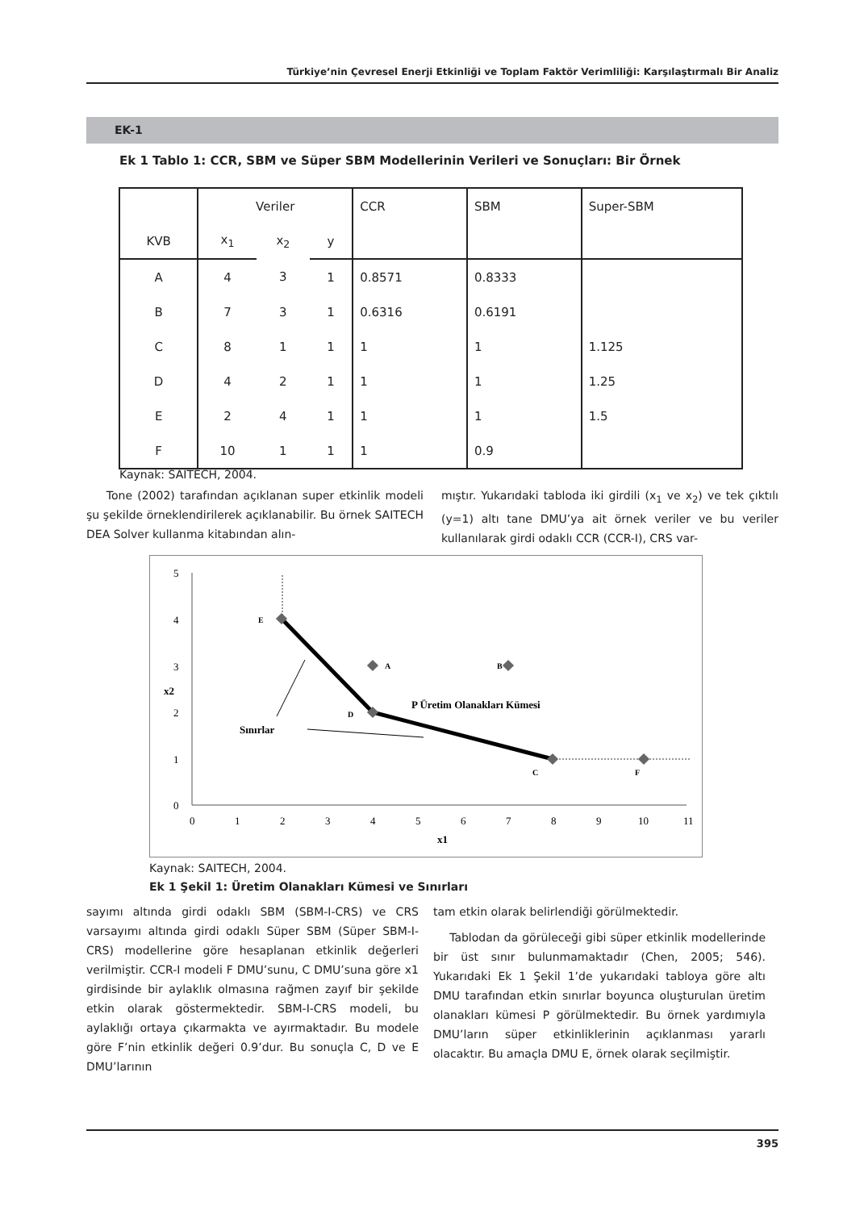Türkiye’nin Çevresel Enerji Etkinliği ve Toplam Faktör Verimliliği: Karşılaştırmalı Bir Analiz
EK-1
Ek 1 Tablo 1: CCR, SBM ve Süper SBM Modellerinin Verileri ve Sonuçları: Bir Örnek
| | Veriler | | | CCR | SBM | Super-SBM |
| --- | --- | --- | --- | --- | --- | --- |
| KVB | x<sub>1</sub> | x<sub>2</sub> | y | | | |
| A | 4 | 3 | 1 | 0.8571 | 0.8333 | |
| B | 7 | 3 | 1 | 0.6316 | 0.6191 | |
| C | 8 | 1 | 1 | 1 | 1 | 1.125 |
| D | 4 | 2 | 1 | 1 | 1 | 1.25 |
| E | 2 | 4 | 1 | 1 | 1 | 1.5 |
| F | 10 | 1 | 1 | 1 | 0.9 | |
Kaynak: SAITECH, 2004.
Tone (2002) tarafından açıklanan super etkinlik modeli şu şekilde örneklendirilerek açıklanabilir. Bu örnek SAITECH DEA Solver kullanma kitabından alın-
mıştır. Yukarıdaki tabloda iki girdili (x<sub>1</sub> ve x<sub>2</sub>) ve tek çıktılı (y=1) altı tane DMU’ya ait örnek veriler ve bu veriler kullanılarak girdi odaklı CCR (CCR-I), CRS var-
5
4
3
2
1
0
0
1
2
3
4
5
6
7
8
9
10
11
x1
x2
E
A
B
D
C
F
P Üretim Olanakları Kümesi
Sınırlar
Kaynak: SAITECH, 2004.
Ek 1 Şekil 1: Üretim Olanakları Kümesi ve Sınırları
sayımı altında girdi odaklı SBM (SBM-I-CRS) ve CRS varsayımı altında girdi odaklı Süper SBM (Süper SBM-I-CRS) modellerine göre hesaplanan etkinlik değerleri verilmiştir. CCR-I modeli F DMU’sunu, C DMU’suna göre x1 girdisinde bir aylaklık olmasına rağmen zayıf bir şekilde etkin olarak göstermektedir. SBM-I-CRS modeli, bu aylaklığı ortaya çıkarmakta ve ayırmaktadır. Bu modele göre F’nin etkinlik değeri 0.9’dur. Bu sonuçla C, D ve E DMU’larının
tam etkin olarak belirlendiği görülmektedir.
Tablodan da görüleceği gibi süper etkinlik modellerinde bir üst sınır bulunmamaktadır (Chen, 2005; 546). Yukarıdaki Ek 1 Şekil 1’de yukarıdaki tabloya göre altı DMU tarafından etkin sınırlar boyunca oluşturulan üretim olanakları kümesi P görülmektedir. Bu örnek yardımıyla DMU’ların süper etkinliklerinin açıklanması yararlı olacaktır. Bu amaçla DMU E, örnek olarak seçilmiştir.
395